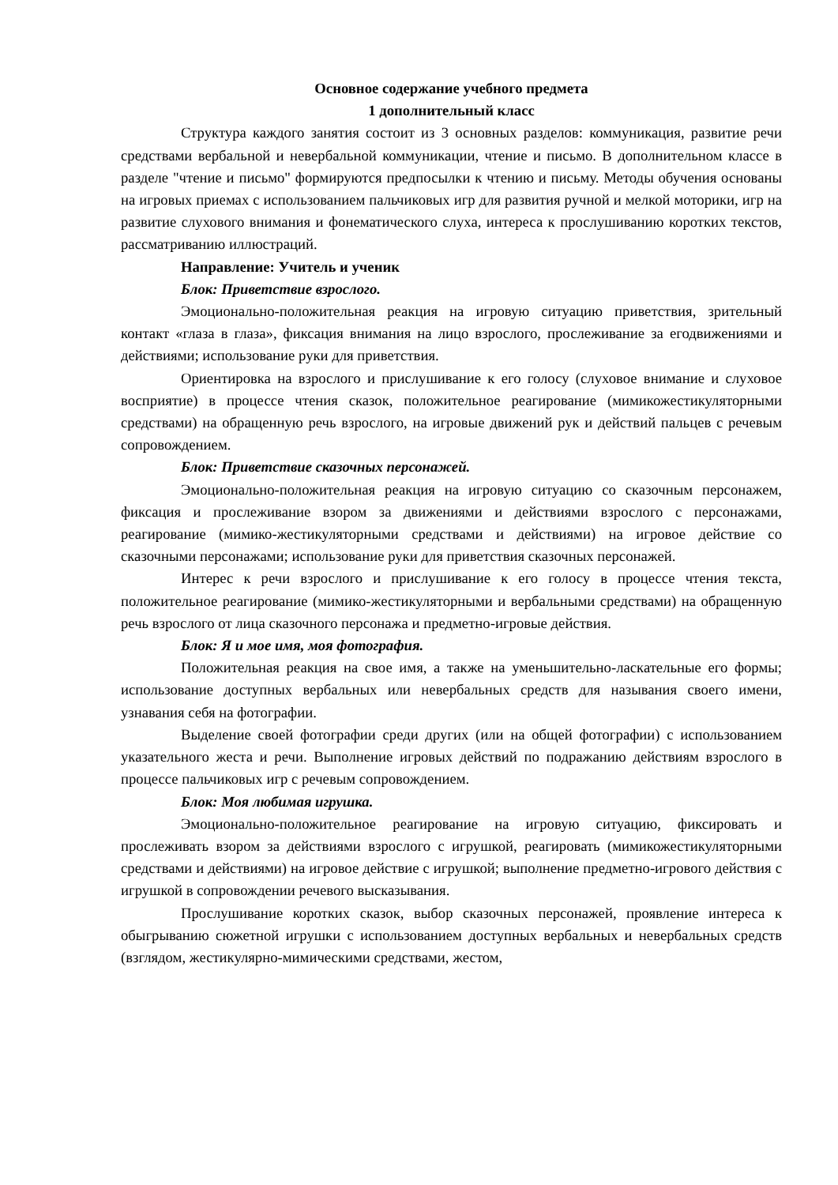Основное содержание учебного предмета
1 дополнительный класс
Структура каждого занятия состоит из 3 основных разделов: коммуникация, развитие речи средствами вербальной и невербальной коммуникации, чтение и письмо. В дополнительном классе в разделе "чтение и письмо" формируются предпосылки к чтению и письму. Методы обучения основаны на игровых приемах с использованием пальчиковых игр для развития ручной и мелкой моторики, игр на развитие слухового внимания и фонематического слуха, интереса к прослушиванию коротких текстов, рассматриванию иллюстраций.
Направление: Учитель и ученик
Блок: Приветствие взрослого.
Эмоционально-положительная реакция на игровую ситуацию приветствия, зрительный контакт «глаза в глаза», фиксация внимания на лицо взрослого, прослеживание за егодвижениями и действиями; использование руки для приветствия.
Ориентировка на взрослого и прислушивание к его голосу (слуховое внимание и слуховое восприятие) в процессе чтения сказок, положительное реагирование (мимикожестикуляторными средствами) на обращенную речь взрослого, на игровые движений рук и действий пальцев с речевым сопровождением.
Блок: Приветствие сказочных персонажей.
Эмоционально-положительная реакция на игровую ситуацию со сказочным персонажем, фиксация и прослеживание взором за движениями и действиями взрослого с персонажами, реагирование (мимико-жестикуляторными средствами и действиями) на игровое действие со сказочными персонажами; использование руки для приветствия сказочных персонажей.
Интерес к речи взрослого и прислушивание к его голосу в процессе чтения текста, положительное реагирование (мимико-жестикуляторными и вербальными средствами) на обращенную речь взрослого от лица сказочного персонажа и предметно-игровые действия.
Блок: Я и мое имя, моя фотография.
Положительная реакция на свое имя, а также на уменьшительно-ласкательные его формы; использование доступных вербальных или невербальных средств для называния своего имени, узнавания себя на фотографии.
Выделение своей фотографии среди других (или на общей фотографии) с использованием указательного жеста и речи. Выполнение игровых действий по подражанию действиям взрослого в процессе пальчиковых игр с речевым сопровождением.
Блок: Моя любимая игрушка.
Эмоционально-положительное реагирование на игровую ситуацию, фиксировать и прослеживать взором за действиями взрослого с игрушкой, реагировать (мимикожестикуляторными средствами и действиями) на игровое действие с игрушкой; выполнение предметно-игрового действия с игрушкой в сопровождении речевого высказывания.
Прослушивание коротких сказок, выбор сказочных персонажей, проявление интереса к обыгрыванию сюжетной игрушки с использованием доступных вербальных и невербальных средств (взглядом, жестикулярно-мимическими средствами, жестом,